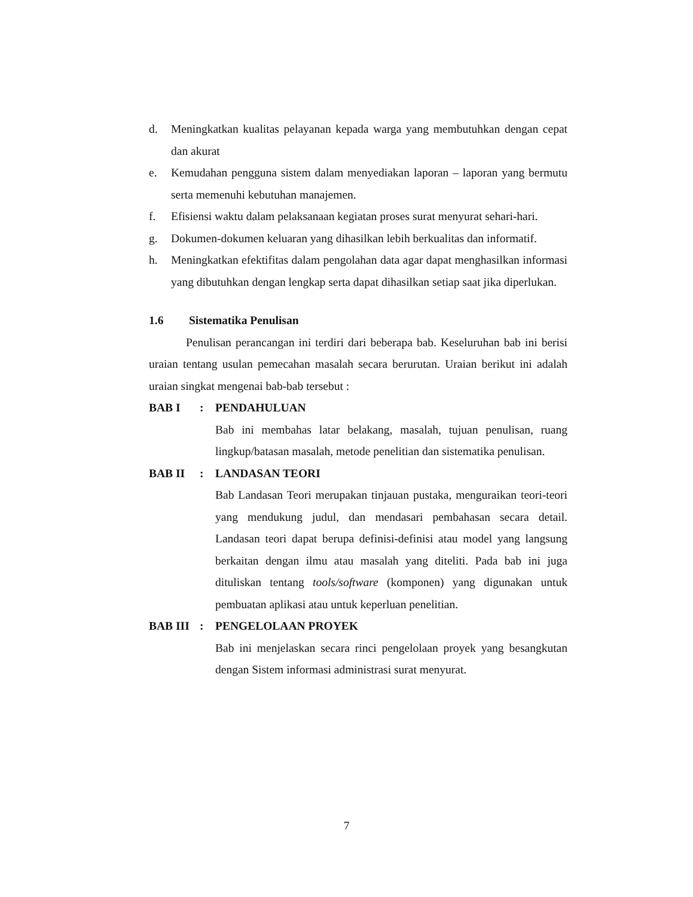d. Meningkatkan kualitas pelayanan kepada warga yang membutuhkan dengan cepat dan akurat
e. Kemudahan pengguna sistem dalam menyediakan laporan – laporan yang bermutu serta memenuhi kebutuhan manajemen.
f. Efisiensi waktu dalam pelaksanaan kegiatan proses surat menyurat sehari-hari.
g. Dokumen-dokumen keluaran yang dihasilkan lebih berkualitas dan informatif.
h. Meningkatkan efektifitas dalam pengolahan data agar dapat menghasilkan informasi yang dibutuhkan dengan lengkap serta dapat dihasilkan setiap saat jika diperlukan.
1.6 Sistematika Penulisan
Penulisan perancangan ini terdiri dari beberapa bab. Keseluruhan bab ini berisi uraian tentang usulan pemecahan masalah secara berurutan. Uraian berikut ini adalah uraian singkat mengenai bab-bab tersebut :
BAB I: PENDAHULUAN
Bab ini membahas latar belakang, masalah, tujuan penulisan, ruang lingkup/batasan masalah, metode penelitian dan sistematika penulisan.
BAB II: LANDASAN TEORI
Bab Landasan Teori merupakan tinjauan pustaka, menguraikan teori-teori yang mendukung judul, dan mendasari pembahasan secara detail. Landasan teori dapat berupa definisi-definisi atau model yang langsung berkaitan dengan ilmu atau masalah yang diteliti. Pada bab ini juga dituliskan tentang tools/software (komponen) yang digunakan untuk pembuatan aplikasi atau untuk keperluan penelitian.
BAB III: PENGELOLAAN PROYEK
Bab ini menjelaskan secara rinci pengelolaan proyek yang besangkutan dengan Sistem informasi administrasi surat menyurat.
7